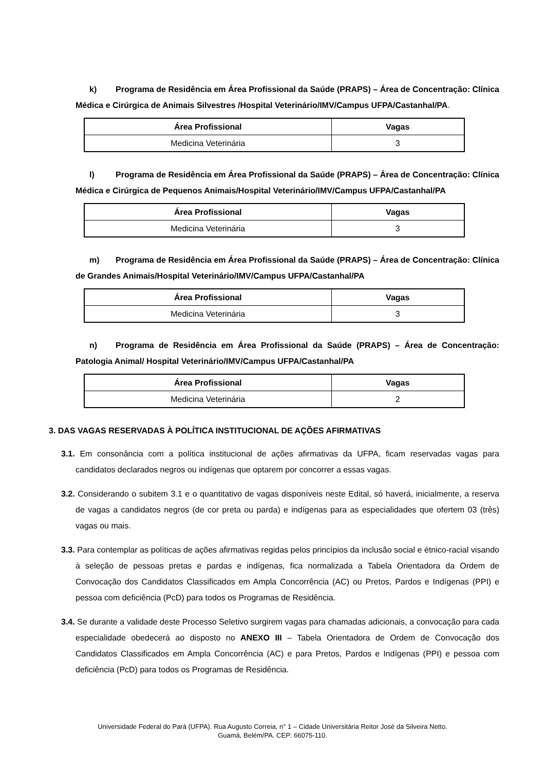k) Programa de Residência em Área Profissional da Saúde (PRAPS) – Área de Concentração: Clínica Médica e Cirúrgica de Animais Silvestres /Hospital Veterinário/IMV/Campus UFPA/Castanhal/PA.
| Área Profissional | Vagas |
| --- | --- |
| Medicina Veterinária | 3 |
l) Programa de Residência em Área Profissional da Saúde (PRAPS) – Área de Concentração: Clínica Médica e Cirúrgica de Pequenos Animais/Hospital Veterinário/IMV/Campus UFPA/Castanhal/PA
| Área Profissional | Vagas |
| --- | --- |
| Medicina Veterinária | 3 |
m) Programa de Residência em Área Profissional da Saúde (PRAPS) – Área de Concentração: Clínica de Grandes Animais/Hospital Veterinário/IMV/Campus UFPA/Castanhal/PA
| Área Profissional | Vagas |
| --- | --- |
| Medicina Veterinária | 3 |
n) Programa de Residência em Área Profissional da Saúde (PRAPS) – Área de Concentração: Patologia Animal/ Hospital Veterinário/IMV/Campus UFPA/Castanhal/PA
| Área Profissional | Vagas |
| --- | --- |
| Medicina Veterinária | 2 |
3. DAS VAGAS RESERVADAS À POLÍTICA INSTITUCIONAL DE AÇÕES AFIRMATIVAS
3.1. Em consonância com a política institucional de ações afirmativas da UFPA, ficam reservadas vagas para candidatos declarados negros ou indígenas que optarem por concorrer a essas vagas.
3.2. Considerando o subitem 3.1 e o quantitativo de vagas disponíveis neste Edital, só haverá, inicialmente, a reserva de vagas a candidatos negros (de cor preta ou parda) e indígenas para as especialidades que ofertem 03 (três) vagas ou mais.
3.3. Para contemplar as políticas de ações afirmativas regidas pelos princípios da inclusão social e étnico-racial visando à seleção de pessoas pretas e pardas e indígenas, fica normalizada a Tabela Orientadora da Ordem de Convocação dos Candidatos Classificados em Ampla Concorrência (AC) ou Pretos, Pardos e Indígenas (PPI) e pessoa com deficiência (PcD) para todos os Programas de Residência.
3.4. Se durante a validade deste Processo Seletivo surgirem vagas para chamadas adicionais, a convocação para cada especialidade obedecerá ao disposto no ANEXO III – Tabela Orientadora de Ordem de Convocação dos Candidatos Classificados em Ampla Concorrência (AC) e para Pretos, Pardos e Indígenas (PPI) e pessoa com deficiência (PcD) para todos os Programas de Residência.
Universidade Federal do Pará (UFPA). Rua Augusto Correia, n° 1 – Cidade Universitária Reitor José da Silveira Netto.
Guamá, Belém/PA. CEP: 66075-110.